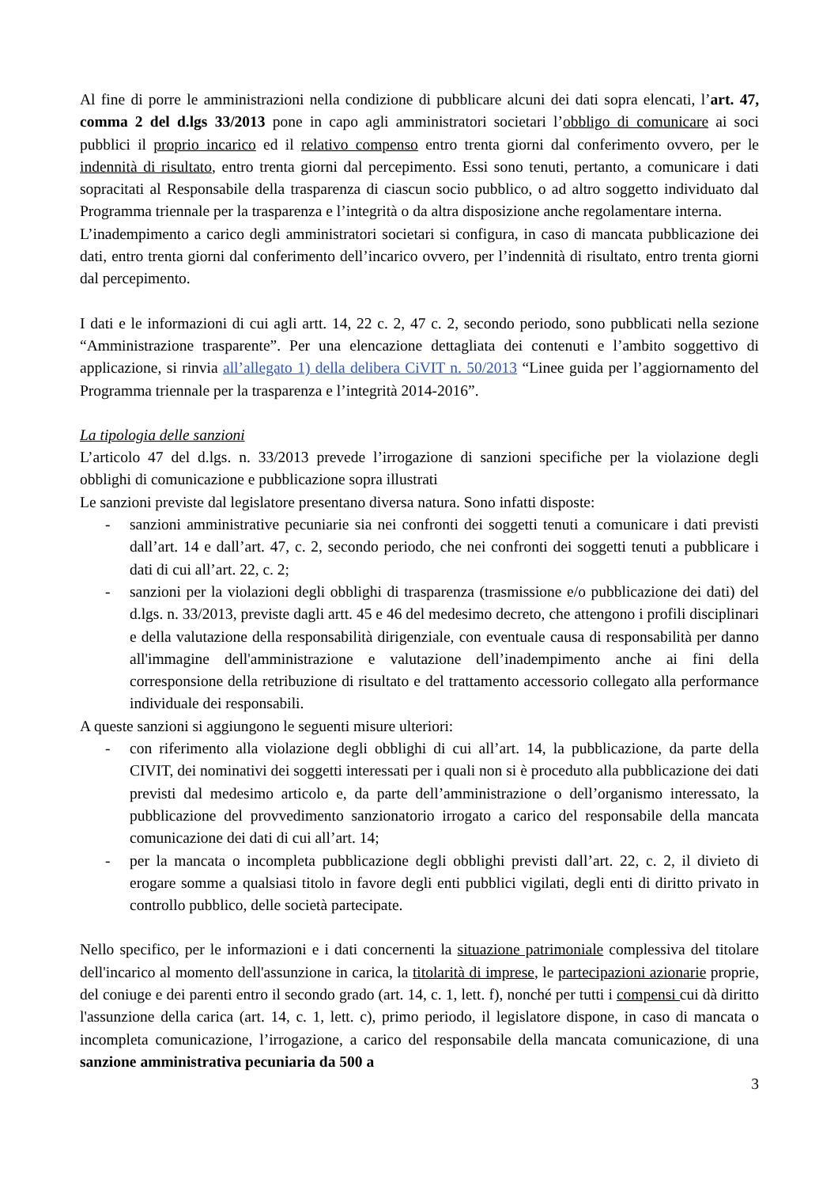Al fine di porre le amministrazioni nella condizione di pubblicare alcuni dei dati sopra elencati, l’art. 47, comma 2 del d.lgs 33/2013 pone in capo agli amministratori societari l’obbligo di comunicare ai soci pubblici il proprio incarico ed il relativo compenso entro trenta giorni dal conferimento ovvero, per le indennità di risultato, entro trenta giorni dal percepimento. Essi sono tenuti, pertanto, a comunicare i dati sopracitati al Responsabile della trasparenza di ciascun socio pubblico, o ad altro soggetto individuato dal Programma triennale per la trasparenza e l’integrità o da altra disposizione anche regolamentare interna.
L’inadempimento a carico degli amministratori societari si configura, in caso di mancata pubblicazione dei dati, entro trenta giorni dal conferimento dell’incarico ovvero, per l’indennità di risultato, entro trenta giorni dal percepimento.
I dati e le informazioni di cui agli artt. 14, 22 c. 2, 47 c. 2, secondo periodo, sono pubblicati nella sezione “Amministrazione trasparente”. Per una elencazione dettagliata dei contenuti e l’ambito soggettivo di applicazione, si rinvia all’allegato 1) della delibera CiVIT n. 50/2013 “Linee guida per l’aggiornamento del Programma triennale per la trasparenza e l’integrità 2014-2016”.
La tipologia delle sanzioni
L’articolo 47 del d.lgs. n. 33/2013 prevede l’irrogazione di sanzioni specifiche per la violazione degli obblighi di comunicazione e pubblicazione sopra illustrati
Le sanzioni previste dal legislatore presentano diversa natura. Sono infatti disposte:
- sanzioni amministrative pecuniarie sia nei confronti dei soggetti tenuti a comunicare i dati previsti dall’art. 14 e dall’art. 47, c. 2, secondo periodo, che nei confronti dei soggetti tenuti a pubblicare i dati di cui all’art. 22, c. 2;
- sanzioni per la violazioni degli obblighi di trasparenza (trasmissione e/o pubblicazione dei dati) del d.lgs. n. 33/2013, previste dagli artt. 45 e 46 del medesimo decreto, che attengono i profili disciplinari e della valutazione della responsabilità dirigenziale, con eventuale causa di responsabilità per danno all'immagine dell'amministrazione e valutazione dell’inadempimento anche ai fini della corresponsione della retribuzione di risultato e del trattamento accessorio collegato alla performance individuale dei responsabili.
A queste sanzioni si aggiungono le seguenti misure ulteriori:
- con riferimento alla violazione degli obblighi di cui all’art. 14, la pubblicazione, da parte della CIVIT, dei nominativi dei soggetti interessati per i quali non si è proceduto alla pubblicazione dei dati previsti dal medesimo articolo e, da parte dell’amministrazione o dell’organismo interessato, la pubblicazione del provvedimento sanzionatorio irrogato a carico del responsabile della mancata comunicazione dei dati di cui all’art. 14;
- per la mancata o incompleta pubblicazione degli obblighi previsti dall’art. 22, c. 2, il divieto di erogare somme a qualsiasi titolo in favore degli enti pubblici vigilati, degli enti di diritto privato in controllo pubblico, delle società partecipate.
Nello specifico, per le informazioni e i dati concernenti la situazione patrimoniale complessiva del titolare dell'incarico al momento dell'assunzione in carica, la titolarità di imprese, le partecipazioni azionarie proprie, del coniuge e dei parenti entro il secondo grado (art. 14, c. 1, lett. f), nonché per tutti i compensi cui dà diritto l'assunzione della carica (art. 14, c. 1, lett. c), primo periodo, il legislatore dispone, in caso di mancata o incompleta comunicazione, l’irrogazione, a carico del responsabile della mancata comunicazione, di una sanzione amministrativa pecuniaria da 500 a
3